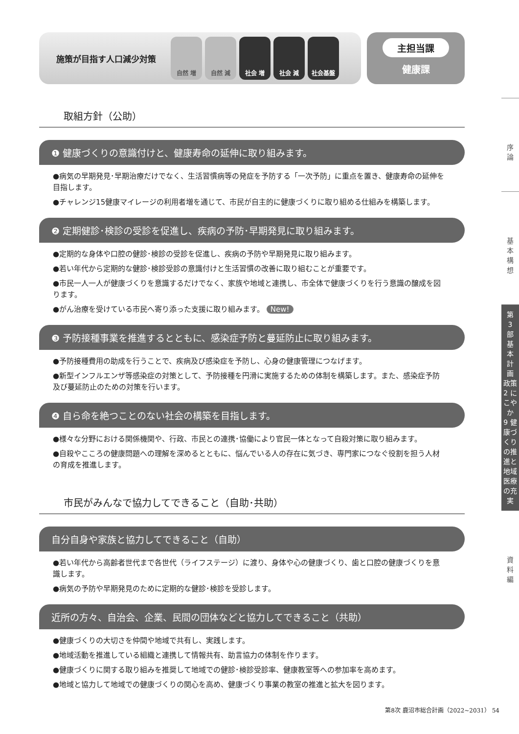施策が目指す人口減少対策
自然 増 自然 減 社会 増 社会 減 社会基盤
主担当課
健康課
取組方針（公助）
❶ 健康づくりの意識付けと、健康寿命の延伸に取り組みます。
●病気の早期発見･早期治療だけでなく、生活習慣病等の発症を予防する「一次予防」に重点を置き、健康寿命の延伸を目指します。
●チャレンジ15健康マイレージの利用者増を通じて、市民が自主的に健康づくりに取り組める仕組みを構築します。
❷ 定期健診･検診の受診を促進し、疾病の予防･早期発見に取り組みます。
●定期的な身体や口腔の健診･検診の受診を促進し、疾病の予防や早期発見に取り組みます。
●若い年代から定期的な健診･検診受診の意識付けと生活習慣の改善に取り組むことが重要です。
●市民一人一人が健康づくりを意識するだけでなく、家族や地域と連携し、市全体で健康づくりを行う意識の醸成を図ります。
●がん治療を受けている市民へ寄り添った支援に取り組みます。 New!
❸ 予防接種事業を推進するとともに、感染症予防と蔓延防止に取り組みます。
●予防接種費用の助成を行うことで、疾病及び感染症を予防し、心身の健康管理につなげます。
●新型インフルエンザ等感染症の対策として、予防接種を円滑に実施するための体制を構築します。また、感染症予防及び蔓延防止のための対策を行います。
❹ 自ら命を絶つことのない社会の構築を目指します。
●様々な分野における関係機関や、行政、市民との連携･協働により官民一体となって自殺対策に取り組みます。
●自殺やこころの健康問題への理解を深めるとともに、悩んでいる人の存在に気づき、専門家につなぐ役割を担う人材の育成を推進します。
市民がみんなで協力してできること（自助･共助）
自分自身や家族と協力してできること（自助）
●若い年代から高齢者世代まで各世代（ライフステージ）に渡り、身体や心の健康づくり、歯と口腔の健康づくりを意識します。
●病気の予防や早期発見のために定期的な健診･検診を受診します。
近所の方々、自治会、企業、民間の団体などと協力してできること（共助）
●健康づくりの大切さを仲間や地域で共有し、実践します。
●地域活動を推進している組織と連携して情報共有、助言協力の体制を作ります。
●健康づくりに関する取り組みを推奨して地域での健診･検診受診率、健康教室等への参加率を高めます。
●地域と協力して地域での健康づくりの関心を高め、健康づくり事業の教室の推進と拡大を図ります。
序
論
基
本
構
想
第
3
部
基
本
計
画
政策2 にこやか
9 健康づくりの推進と地域医療の充実
資
料
編
第8次 鹿沼市総合計画（2022~2031） 54